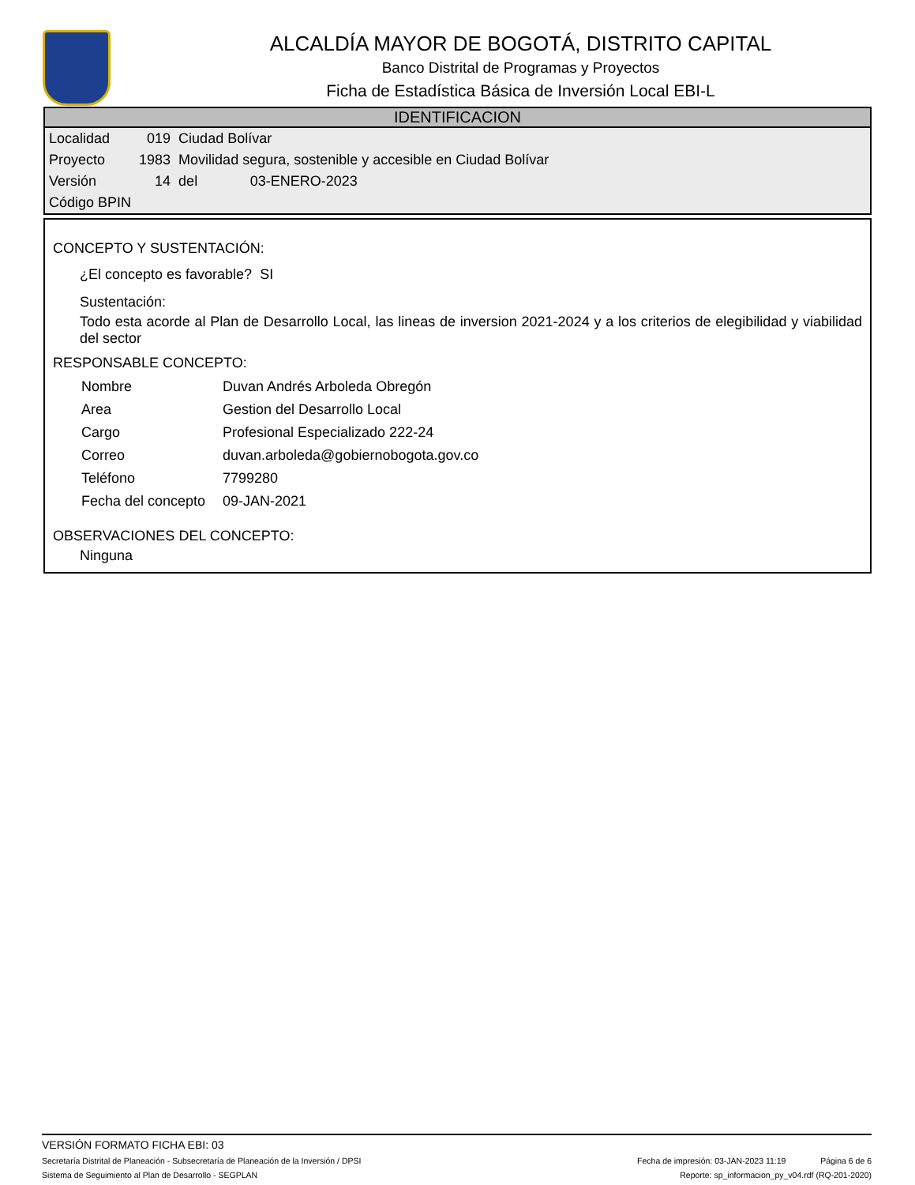ALCALDÍA MAYOR DE BOGOTÁ, DISTRITO CAPITAL
Banco Distrital de Programas y Proyectos
Ficha de Estadística Básica de Inversión Local EBI-L
IDENTIFICACION
| Localidad | 019 | Ciudad Bolívar | |
| Proyecto | 1983 | Movilidad segura, sostenible y accesible en Ciudad Bolívar | |
| Versión | 14 | del | 03-ENERO-2023 |
| Código BPIN | | | |
CONCEPTO Y SUSTENTACIÓN:
¿El concepto es favorable? SI
Sustentación:
Todo esta acorde al Plan de Desarrollo Local, las lineas de inversion 2021-2024 y a los criterios de elegibilidad y viabilidad del sector
RESPONSABLE CONCEPTO:
| Nombre | Duvan Andrés Arboleda Obregón |
| Area | Gestion del Desarrollo Local |
| Cargo | Profesional Especializado 222-24 |
| Correo | duvan.arboleda@gobiernobogota.gov.co |
| Teléfono | 7799280 |
| Fecha del concepto | 09-JAN-2021 |
OBSERVACIONES DEL CONCEPTO:
Ninguna
VERSIÓN FORMATO FICHA EBI: 03
Secretaría Distrital de Planeación - Subsecretaría de Planeación de la Inversión / DPSI Fecha de impresión: 03-JAN-2023 11:19 Página 6 de 6
Sistema de Seguimiento al Plan de Desarrollo - SEGPLAN Reporte: sp_informacion_py_v04.rdf (RQ-201-2020)